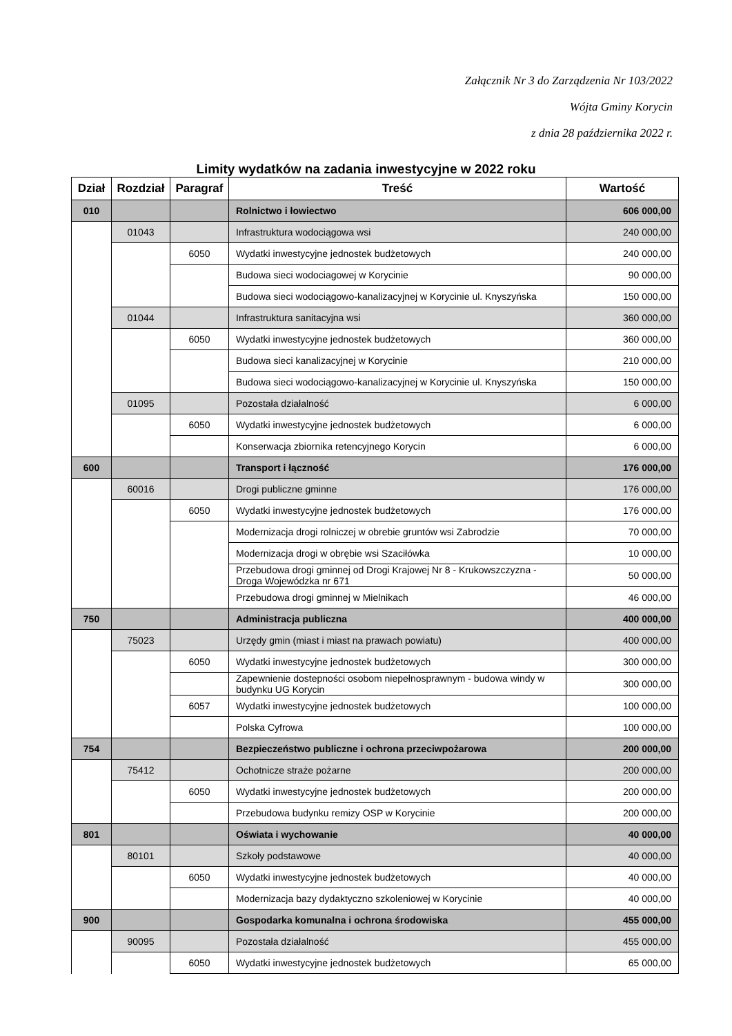Załącznik Nr 3 do Zarządzenia Nr 103/2022
Wójta Gminy Korycin
z dnia 28 października 2022 r.
Limity wydatków na zadania inwestycyjne w 2022 roku
| Dział | Rozdział | Paragraf | Treść | Wartość |
| --- | --- | --- | --- | --- |
| 010 | | | Rolnictwo i łowiectwo | 606 000,00 |
| | 01043 | | Infrastruktura wodociągowa wsi | 240 000,00 |
| | | 6050 | Wydatki inwestycyjne jednostek budżetowych | 240 000,00 |
| | | | Budowa sieci wodociagowej w Korycinie | 90 000,00 |
| | | | Budowa sieci wodociągowo-kanalizacyjnej w Korycinie ul. Knyszyńska | 150 000,00 |
| | 01044 | | Infrastruktura sanitacyjna wsi | 360 000,00 |
| | | 6050 | Wydatki inwestycyjne jednostek budżetowych | 360 000,00 |
| | | | Budowa sieci kanalizacyjnej w Korycinie | 210 000,00 |
| | | | Budowa sieci wodociągowo-kanalizacyjnej w Korycinie ul. Knyszyńska | 150 000,00 |
| | 01095 | | Pozostała działalność | 6 000,00 |
| | | 6050 | Wydatki inwestycyjne jednostek budżetowych | 6 000,00 |
| | | | Konserwacja zbiornika retencyjnego Korycin | 6 000,00 |
| 600 | | | Transport i łączność | 176 000,00 |
| | 60016 | | Drogi publiczne gminne | 176 000,00 |
| | | 6050 | Wydatki inwestycyjne jednostek budżetowych | 176 000,00 |
| | | | Modernizacja drogi rolniczej w obrebie gruntów wsi Zabrodzie | 70 000,00 |
| | | | Modernizacja drogi w obrębie wsi Szaciłówka | 10 000,00 |
| | | | Przebudowa drogi gminnej od Drogi Krajowej Nr 8 - Krukowszczyzna - Droga Wojewódzka nr 671 | 50 000,00 |
| | | | Przebudowa drogi gminnej w Mielnikach | 46 000,00 |
| 750 | | | Administracja publiczna | 400 000,00 |
| | 75023 | | Urzędy gmin (miast i miast na prawach powiatu) | 400 000,00 |
| | | 6050 | Wydatki inwestycyjne jednostek budżetowych | 300 000,00 |
| | | | Zapewnienie dostepności osobom niepełnosprawnym - budowa windy w budynku UG Korycin | 300 000,00 |
| | | 6057 | Wydatki inwestycyjne jednostek budżetowych | 100 000,00 |
| | | | Polska Cyfrowa | 100 000,00 |
| 754 | | | Bezpieczeństwo publiczne i ochrona przeciwpożarowa | 200 000,00 |
| | 75412 | | Ochotnicze straże pożarne | 200 000,00 |
| | | 6050 | Wydatki inwestycyjne jednostek budżetowych | 200 000,00 |
| | | | Przebudowa budynku remizy OSP w Korycinie | 200 000,00 |
| 801 | | | Oświata i wychowanie | 40 000,00 |
| | 80101 | | Szkoły podstawowe | 40 000,00 |
| | | 6050 | Wydatki inwestycyjne jednostek budżetowych | 40 000,00 |
| | | | Modernizacja bazy dydaktyczno szkoleniowej w Korycinie | 40 000,00 |
| 900 | | | Gospodarka komunalna i ochrona środowiska | 455 000,00 |
| | 90095 | | Pozostała działalność | 455 000,00 |
| | | 6050 | Wydatki inwestycyjne jednostek budżetowych | 65 000,00 |